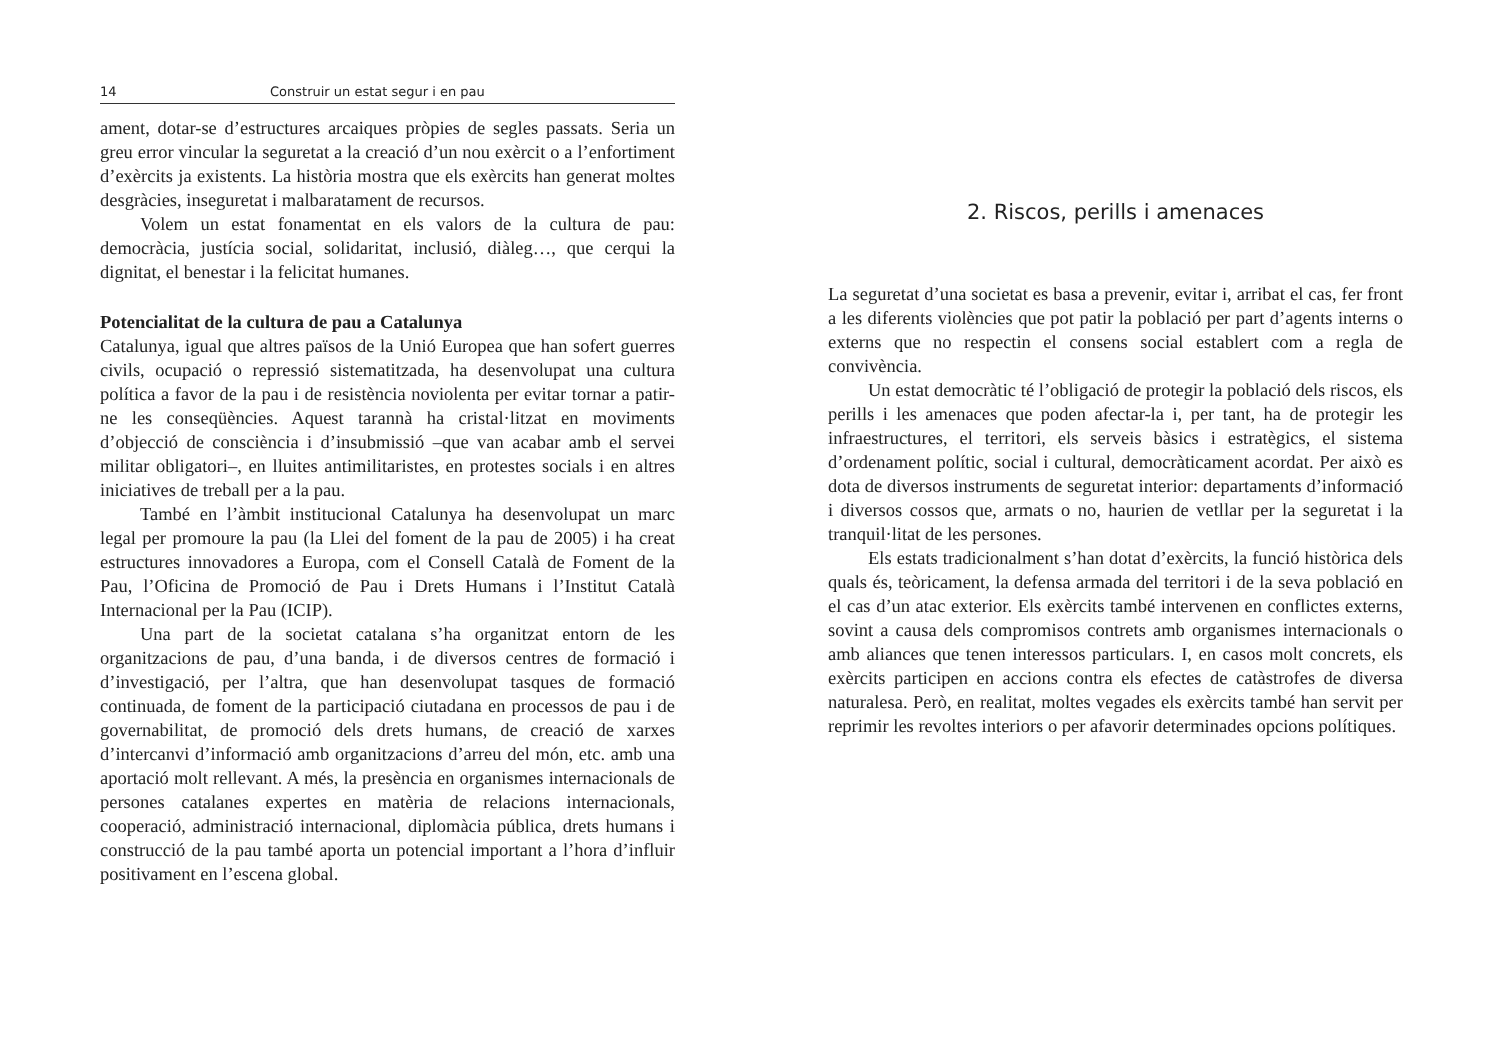14 Construir un estat segur i en pau
ament, dotar-se d’estructures arcaiques pròpies de segles passats. Seria un greu error vincular la seguretat a la creació d’un nou exèrcit o a l’enfortiment d’exèrcits ja existents. La història mostra que els exèrcits han generat moltes desgràcies, inseguretat i malbaratament de recursos.
Volem un estat fonamentat en els valors de la cultura de pau: democràcia, justícia social, solidaritat, inclusió, diàleg…, que cerqui la dignitat, el benestar i la felicitat humanes.
Potencialitat de la cultura de pau a Catalunya
Catalunya, igual que altres països de la Unió Europea que han sofert guerres civils, ocupació o repressió sistematitzada, ha desenvolupat una cultura política a favor de la pau i de resistència noviolenta per evitar tornar a patir-ne les conseqüències. Aquest tarannà ha cristal·litzat en moviments d’objecció de consciència i d’insubmissió –que van acabar amb el servei militar obligatori–, en lluites antimilitaristes, en protestes socials i en altres iniciatives de treball per a la pau.
També en l’àmbit institucional Catalunya ha desenvolupat un marc legal per promoure la pau (la Llei del foment de la pau de 2005) i ha creat estructures innovadores a Europa, com el Consell Català de Foment de la Pau, l’Oficina de Promoció de Pau i Drets Humans i l’Institut Català Internacional per la Pau (ICIP).
Una part de la societat catalana s’ha organitzat entorn de les organitzacions de pau, d’una banda, i de diversos centres de formació i d’investigació, per l’altra, que han desenvolupat tasques de formació continuada, de foment de la participació ciutadana en processos de pau i de governabilitat, de promoció dels drets humans, de creació de xarxes d’intercanvi d’informació amb organitzacions d’arreu del món, etc. amb una aportació molt rellevant. A més, la presència en organismes internacionals de persones catalanes expertes en matèria de relacions internacionals, cooperació, administració internacional, diplomàcia pública, drets humans i construcció de la pau també aporta un potencial important a l’hora d’influir positivament en l’escena global.
2. Riscos, perills i amenaces
La seguretat d’una societat es basa a prevenir, evitar i, arribat el cas, fer front a les diferents violències que pot patir la població per part d’agents interns o externs que no respectin el consens social establert com a regla de convivència.
Un estat democràtic té l’obligació de protegir la població dels riscos, els perills i les amenaces que poden afectar-la i, per tant, ha de protegir les infraestructures, el territori, els serveis bàsics i estratègics, el sistema d’ordenament polític, social i cultural, democràticament acordat. Per això es dota de diversos instruments de seguretat interior: departaments d’informació i diversos cossos que, armats o no, haurien de vetllar per la seguretat i la tranquil·litat de les persones.
Els estats tradicionalment s’han dotat d’exèrcits, la funció històrica dels quals és, teòricament, la defensa armada del territori i de la seva població en el cas d’un atac exterior. Els exèrcits també intervenen en conflictes externs, sovint a causa dels compromisos contrets amb organismes internacionals o amb aliances que tenen interessos particulars. I, en casos molt concrets, els exèrcits participen en accions contra els efectes de catàstrofes de diversa naturalesa. Però, en realitat, moltes vegades els exèrcits també han servit per reprimir les revoltes interiors o per afavorir determinades opcions polítiques.